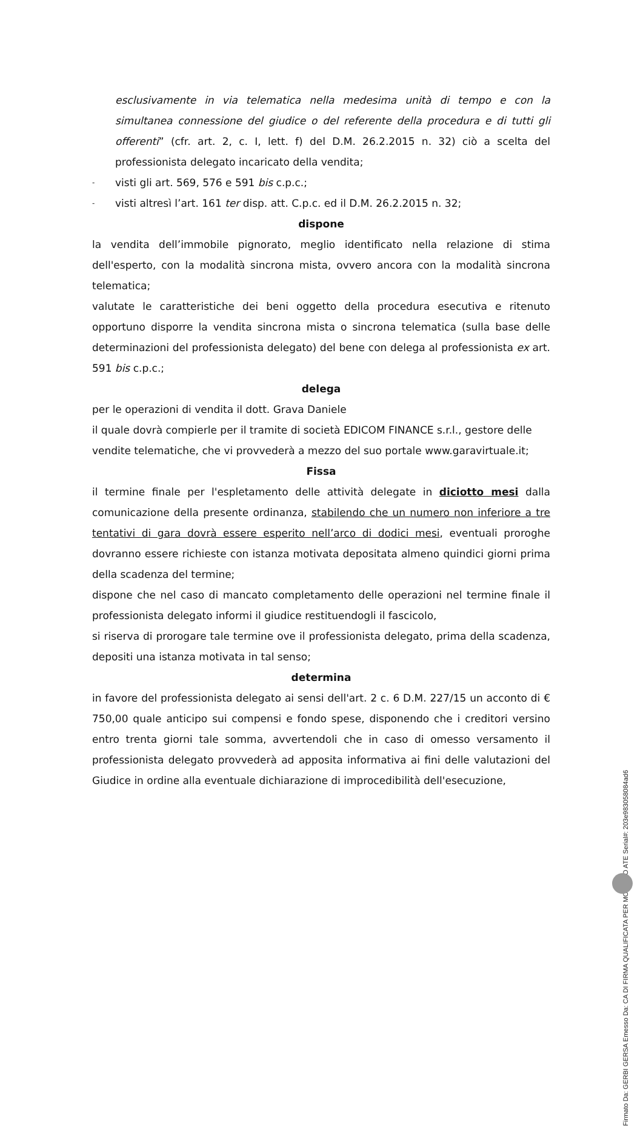esclusivamente in via telematica nella medesima unità di tempo e con la simultanea connessione del giudice o del referente della procedura e di tutti gli offerenti” (cfr. art. 2, c. I, lett. f) del D.M. 26.2.2015 n. 32) ciò a scelta del professionista delegato incaricato della vendita;
- visti gli art. 569, 576 e 591 bis c.p.c.;
- visti altresì l’art. 161 ter disp. att. C.p.c. ed il D.M. 26.2.2015 n. 32;
dispone
la vendita dell’immobile pignorato, meglio identificato nella relazione di stima dell'esperto, con la modalità sincrona mista, ovvero ancora con la modalità sincrona telematica;
valutate le caratteristiche dei beni oggetto della procedura esecutiva e ritenuto opportuno disporre la vendita sincrona mista o sincrona telematica (sulla base delle determinazioni del professionista delegato) del bene con delega al professionista ex art. 591 bis c.p.c.;
delega
per le operazioni di vendita il dott. Grava Daniele
il quale dovrà compierle per il tramite di società EDICOM FINANCE s.r.l., gestore delle vendite telematiche, che vi provvederà a mezzo del suo portale www.garavirtuale.it;
Fissa
il termine finale per l'espletamento delle attività delegate in diciotto mesi dalla comunicazione della presente ordinanza, stabilendo che un numero non inferiore a tre tentativi di gara dovrà essere esperito nell’arco di dodici mesi, eventuali proroghe dovranno essere richieste con istanza motivata depositata almeno quindici giorni prima della scadenza del termine;
dispone che nel caso di mancato completamento delle operazioni nel termine finale il professionista delegato informi il giudice restituendogli il fascicolo,
si riserva di prorogare tale termine ove il professionista delegato, prima della scadenza, depositi una istanza motivata in tal senso;
determina
in favore del professionista delegato ai sensi dell'art. 2 c. 6 D.M. 227/15 un acconto di € 750,00 quale anticipo sui compensi e fondo spese, disponendo che i creditori versino entro trenta giorni tale somma, avvertendoli che in caso di omesso versamento il professionista delegato provvederà ad apposita informativa ai fini delle valutazioni del Giudice in ordine alla eventuale dichiarazione di improcedibilità dell'esecuzione,
Firmato Da: GERBI GERSA Emesso Da: CA DI FIRMA QUALIFICATA PER MODELLO ATE Serial#: 203e983058084ad6